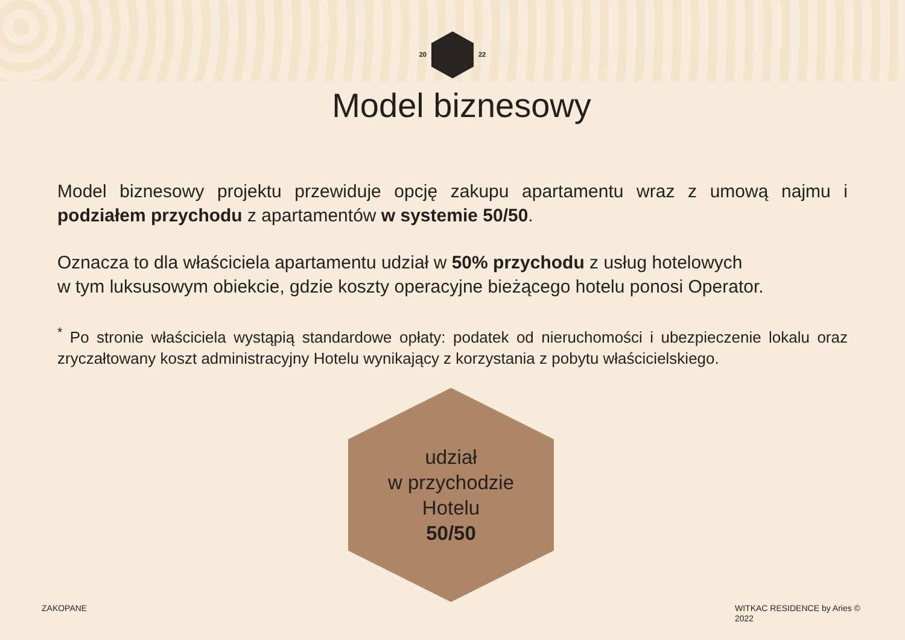20 22
Model biznesowy
Model biznesowy projektu przewiduje opcję zakupu apartamentu wraz z umową najmu i podziałem przychodu z apartamentów w systemie 50/50.
Oznacza to dla właściciela apartamentu udział w 50% przychodu z usług hotelowych
w tym luksusowym obiekcie, gdzie koszty operacyjne bieżącego hotelu ponosi Operator.
<sup>*</sup> Po stronie właściciela wystąpią standardowe opłaty: podatek od nieruchomości i ubezpieczenie lokalu oraz zryczałtowany koszt administracyjny Hotelu wynikający z korzystania z pobytu właścicielskiego.
udział
w przychodzie
Hotelu
50/50
ZAKOPANE
WITKAC RESIDENCE by Aries ©
2022